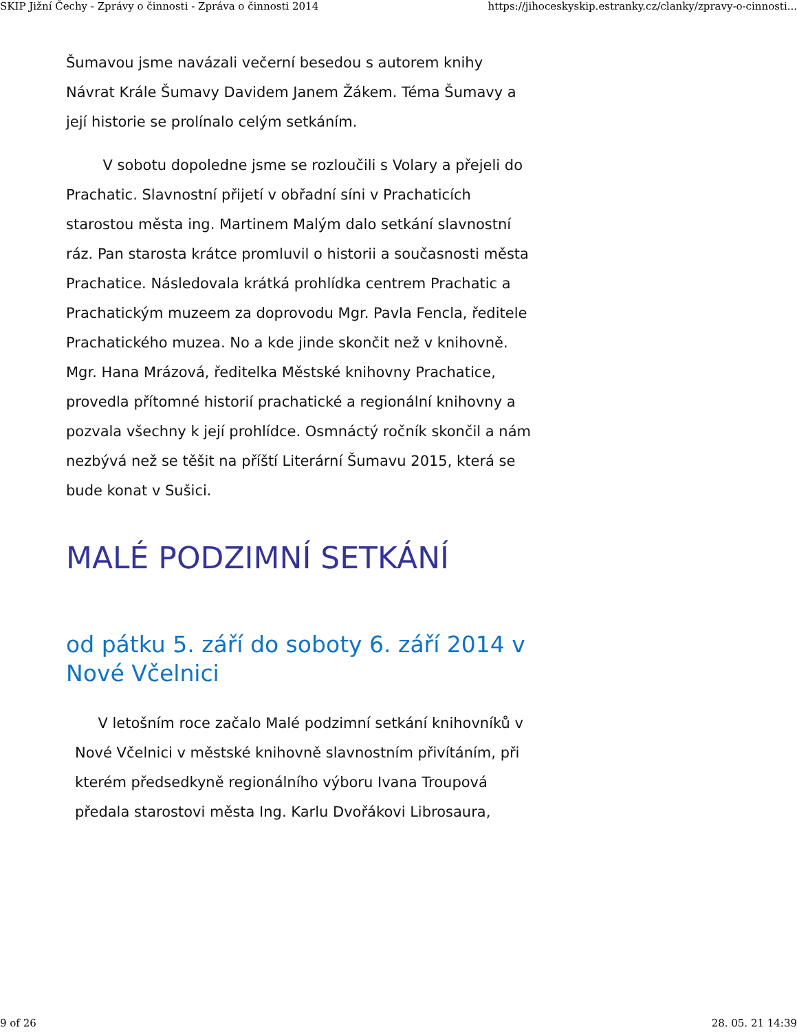SKIP Jižní Čechy - Zprávy o činnosti - Zpráva o činnosti 2014 https://jihoceskyskip.estranky.cz/clanky/zpravy-o-cinnosti...
Šumavou jsme navázali večerní besedou s autorem knihy Návrat Krále Šumavy Davidem Janem Žákem. Téma Šumavy a její historie se prolínalo celým setkáním.
V sobotu dopoledne jsme se rozloučili s Volary a přejeli do Prachatic. Slavnostní přijetí v obřadní síni v Prachaticích starostou města ing. Martinem Malým dalo setkání slavnostní ráz. Pan starosta krátce promluvil o historii a současnosti města Prachatice. Následovala krátká prohlídka centrem Prachatic a Prachatickým muzeem za doprovodu Mgr. Pavla Fencla, ředitele Prachatického muzea. No a kde jinde skončit než v knihovně. Mgr. Hana Mrázová, ředitelka Městské knihovny Prachatice, provedla přítomné historií prachatické a regionální knihovny a pozvala všechny k její prohlídce. Osmnáctý ročník skončil a nám nezbývá než se těšit na příští Literární Šumavu 2015, která se bude konat v Sušici.
MALÉ PODZIMNÍ SETKÁNÍ
od pátku 5. září do soboty 6. září 2014 v Nové Včelnici
V letošním roce začalo Malé podzimní setkání knihovníků v Nové Včelnici v městské knihovně slavnostním přivítáním, při kterém předsedkyně regionálního výboru Ivana Troupová předala starostovi města Ing. Karlu Dvořákovi Librosaura,
9 of 26 28. 05. 21 14:39